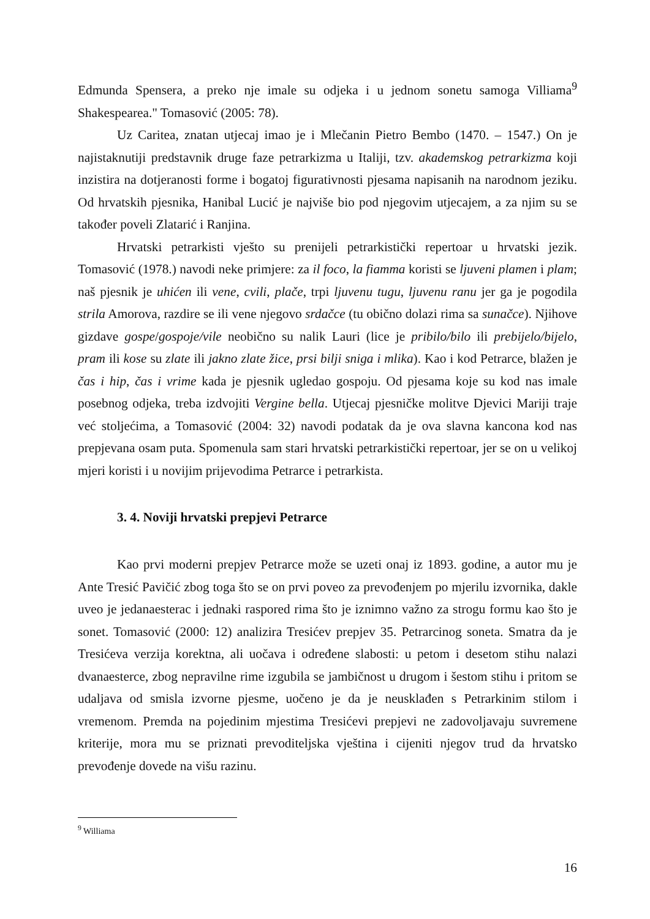Edmunda Spensera, a preko nje imale su odjeka i u jednom sonetu samoga Villiama<sup>9</sup> Shakespearea." Tomasović (2005: 78).
Uz Caritea, znatan utjecaj imao je i Mlečanin Pietro Bembo (1470. – 1547.) On je najistaknutiji predstavnik druge faze petrarkizma u Italiji, tzv. akademskog petrarkizma koji inzistira na dotjeranosti forme i bogatoj figurativnosti pjesama napisanih na narodnom jeziku. Od hrvatskih pjesnika, Hanibal Lucić je najviše bio pod njegovim utjecajem, a za njim su se također poveli Zlatarić i Ranjina.
Hrvatski petrarkisti vješto su prenijeli petrarkistički repertoar u hrvatski jezik. Tomasović (1978.) navodi neke primjere: za il foco, la fiamma koristi se ljuveni plamen i plam; naš pjesnik je uhićen ili vene, cvili, plače, trpi ljuvenu tugu, ljuvenu ranu jer ga je pogodila strila Amorova, razdire se ili vene njegovo srdačce (tu obično dolazi rima sa sunačce). Njihove gizdave gospe/gospoje/vile neobično su nalik Lauri (lice je pribilo/bilo ili prebijelo/bijelo, pram ili kose su zlate ili jakno zlate žice, prsi bilji sniga i mlika). Kao i kod Petrarce, blažen je čas i hip, čas i vrime kada je pjesnik ugledao gospoju. Od pjesama koje su kod nas imale posebnog odjeka, treba izdvojiti Vergine bella. Utjecaj pjesničke molitve Djevici Mariji traje već stoljećima, a Tomasović (2004: 32) navodi podatak da je ova slavna kancona kod nas prepjevana osam puta. Spomenula sam stari hrvatski petrarkistički repertoar, jer se on u velikoj mjeri koristi i u novijim prijevodima Petrarce i petrarkista.
3. 4. Noviji hrvatski prepjevi Petrarce
Kao prvi moderni prepjev Petrarce može se uzeti onaj iz 1893. godine, a autor mu je Ante Tresić Pavičić zbog toga što se on prvi poveo za prevođenjem po mjerilu izvornika, dakle uveo je jedanaesterac i jednaki raspored rima što je iznimno važno za strogu formu kao što je sonet. Tomasović (2000: 12) analizira Tresićev prepjev 35. Petrarcinog soneta. Smatra da je Tresićeva verzija korektna, ali uočava i određene slabosti: u petom i desetom stihu nalazi dvanaesterce, zbog nepravilne rime izgubila se jambičnost u drugom i šestom stihu i pritom se udaljava od smisla izvorne pjesme, uočeno je da je neusklađen s Petrarkinim stilom i vremenom. Premda na pojedinim mjestima Tresićevi prepjevi ne zadovoljavaju suvremene kriterije, mora mu se priznati prevoditeljska vještina i cijeniti njegov trud da hrvatsko prevođenje dovede na višu razinu.
<sup>9</sup> Williama
16